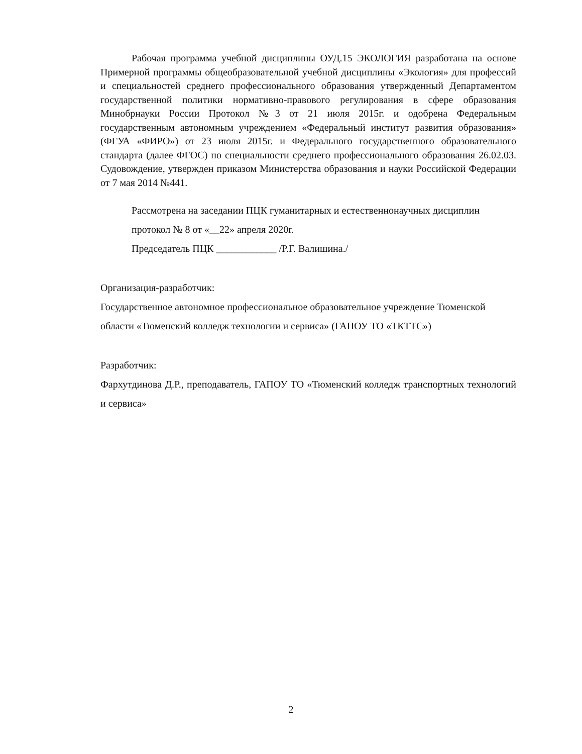Рабочая программа учебной дисциплины ОУД.15 ЭКОЛОГИЯ разработана на основе Примерной программы общеобразовательной учебной дисциплины «Экология» для профессий и специальностей среднего профессионального образования утвержденный Департаментом государственной политики нормативно-правового регулирования в сфере образования Минобрнауки России Протокол №3 от 21 июля 2015г. и одобрена Федеральным государственным автономным учреждением «Федеральный институт развития образования» (ФГУА «ФИРО») от 23 июля 2015г. и Федерального государственного образовательного стандарта (далее ФГОС) по специальности среднего профессионального образования 26.02.03. Судовождение, утвержден приказом Министерства образования и науки Российской Федерации от 7 мая 2014 №441.
Рассмотрена на заседании ПЦК гуманитарных и естественнонаучных дисциплин
протокол № 8 от «__22» апреля 2020г.
Председатель ПЦК ____________ /Р.Г. Валишина./
Организация-разработчик:
Государственное автономное профессиональное образовательное учреждение Тюменской области «Тюменский колледж технологии и сервиса» (ГАПОУ ТО «ТКТТС»)
Разработчик:
Фархутдинова Д.Р., преподаватель, ГАПОУ ТО «Тюменский колледж транспортных технологий и сервиса»
2